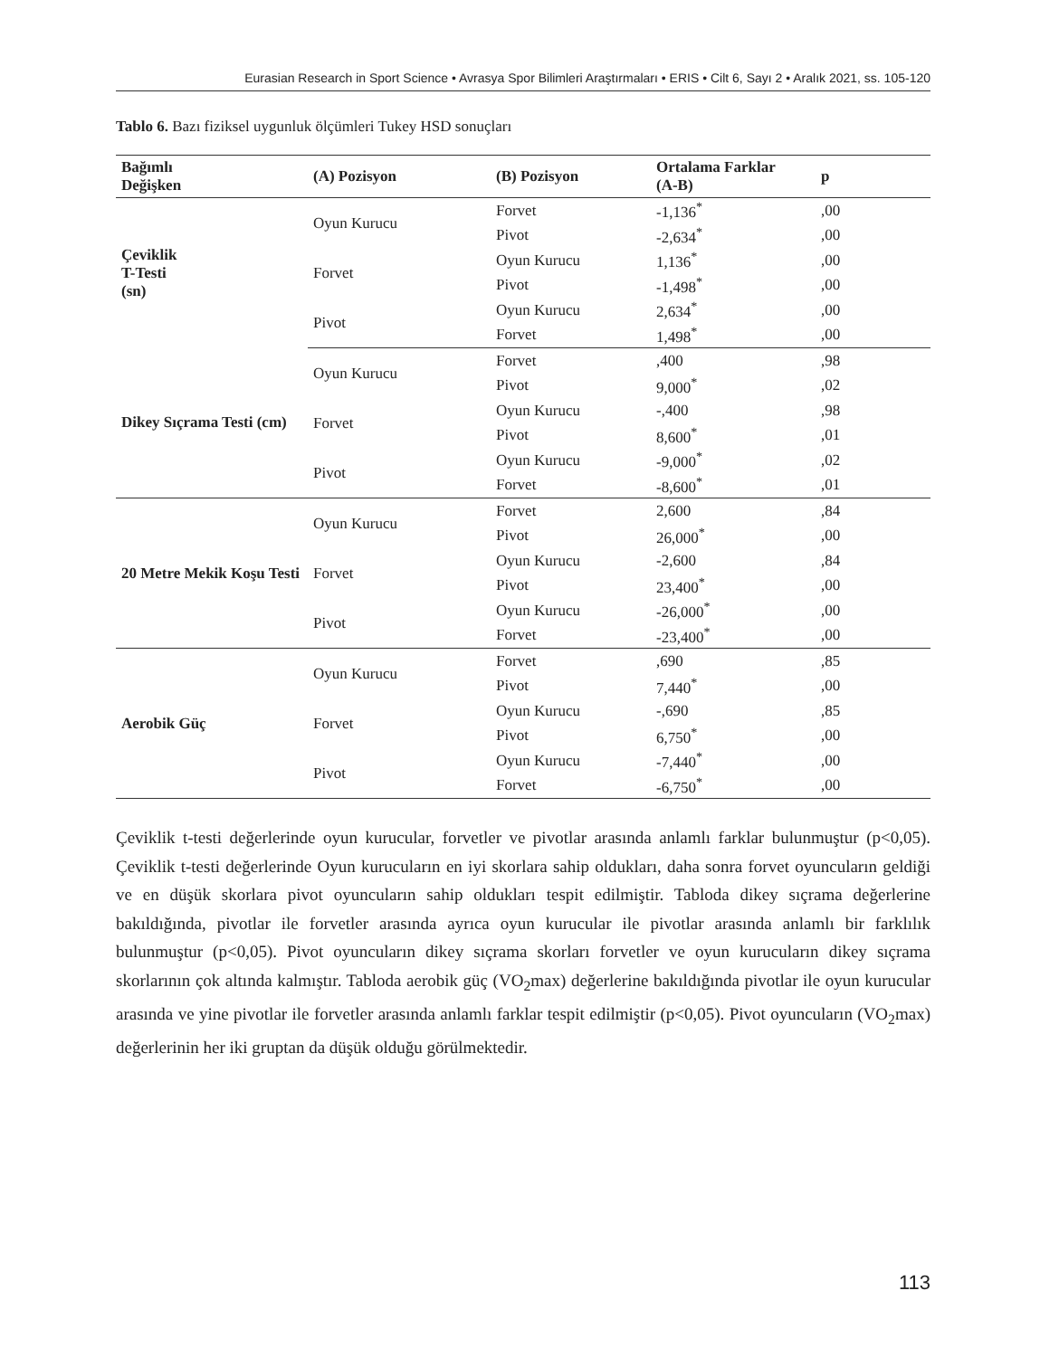Eurasian Research in Sport Science • Avrasya Spor Bilimleri Araştırmaları • ERIS • Cilt 6, Sayı 2 • Aralık 2021, ss. 105-120
Tablo 6. Bazı fiziksel uygunluk ölçümleri Tukey HSD sonuçları
| Bağımlı Değişken | (A) Pozisyon | (B) Pozisyon | Ortalama Farklar (A-B) | p |
| --- | --- | --- | --- | --- |
| Çeviklik T-Testi (sn) | Oyun Kurucu | Forvet | -1,136<sup>*</sup> | ,00 |
| | | Pivot | -2,634<sup>*</sup> | ,00 |
| | Forvet | Oyun Kurucu | 1,136<sup>*</sup> | ,00 |
| | | Pivot | -1,498<sup>*</sup> | ,00 |
| | Pivot | Oyun Kurucu | 2,634<sup>*</sup> | ,00 |
| | | Forvet | 1,498<sup>*</sup> | ,00 |
| Dikey Sıçrama Testi (cm) | Oyun Kurucu | Forvet | ,400 | ,98 |
| | | Pivot | 9,000<sup>*</sup> | ,02 |
| | Forvet | Oyun Kurucu | -,400 | ,98 |
| | | Pivot | 8,600<sup>*</sup> | ,01 |
| | Pivot | Oyun Kurucu | -9,000<sup>*</sup> | ,02 |
| | | Forvet | -8,600<sup>*</sup> | ,01 |
| 20 Metre Mekik Koşu Testi | Oyun Kurucu | Forvet | 2,600 | ,84 |
| | | Pivot | 26,000<sup>*</sup> | ,00 |
| | Forvet | Oyun Kurucu | -2,600 | ,84 |
| | | Pivot | 23,400<sup>*</sup> | ,00 |
| | Pivot | Oyun Kurucu | -26,000<sup>*</sup> | ,00 |
| | | Forvet | -23,400<sup>*</sup> | ,00 |
| Aerobik Güç | Oyun Kurucu | Forvet | ,690 | ,85 |
| | | Pivot | 7,440<sup>*</sup> | ,00 |
| | Forvet | Oyun Kurucu | -,690 | ,85 |
| | | Pivot | 6,750<sup>*</sup> | ,00 |
| | Pivot | Oyun Kurucu | -7,440<sup>*</sup> | ,00 |
| | | Forvet | -6,750<sup>*</sup> | ,00 |
Çeviklik t-testi değerlerinde oyun kurucular, forvetler ve pivotlar arasında anlamlı farklar bulunmuştur (p<0,05). Çeviklik t-testi değerlerinde Oyun kurucuların en iyi skorlara sahip oldukları, daha sonra forvet oyuncuların geldiği ve en düşük skorlara pivot oyuncuların sahip oldukları tespit edilmiştir. Tabloda dikey sıçrama değerlerine bakıldığında, pivotlar ile forvetler arasında ayrıca oyun kurucular ile pivotlar arasında anlamlı bir farklılık bulunmuştur (p<0,05). Pivot oyuncuların dikey sıçrama skorları forvetler ve oyun kurucuların dikey sıçrama skorlarının çok altında kalmıştır. Tabloda aerobik güç (VO<sub>2</sub>max) değerlerine bakıldığında pivotlar ile oyun kurucular arasında ve yine pivotlar ile forvetler arasında anlamlı farklar tespit edilmiştir (p<0,05). Pivot oyuncuların (VO<sub>2</sub>max) değerlerinin her iki gruptan da düşük olduğu görülmektedir.
113